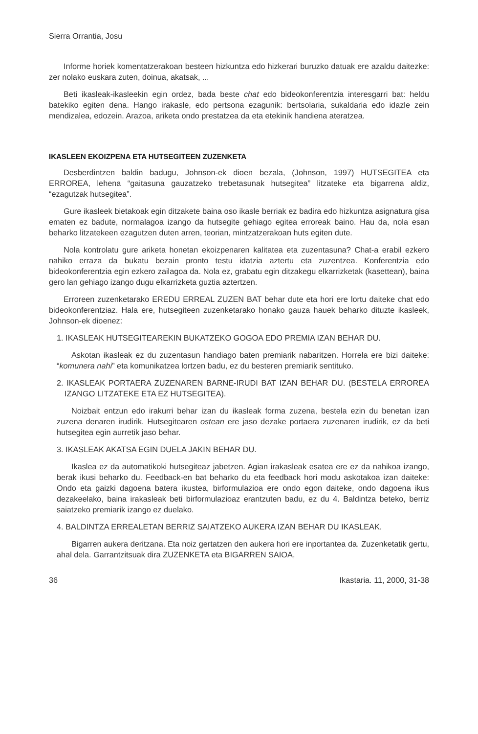Sierra Orrantia, Josu
Informe horiek komentatzerakoan besteen hizkuntza edo hizkerari buruzko datuak ere azaldu daitezke: zer nolako euskara zuten, doinua, akatsak, ...
Beti ikasleak-ikasleekin egin ordez, bada beste chat edo bideokonferentzia interesgarri bat: heldu batekiko egiten dena. Hango irakasle, edo pertsona ezagunik: bertsolaria, sukaldaria edo idazle zein mendizalea, edozein. Arazoa, ariketa ondo prestatzea da eta etekinik handiena ateratzea.
IKASLEEN EKOIZPENA ETA HUTSEGITEEN ZUZENKETA
Desberdintzen baldin badugu, Johnson-ek dioen bezala, (Johnson, 1997) HUTSEGITEA eta ERROREA, lehena “gaitasuna gauzatzeko trebetasunak hutsegitea” litzateke eta bigarrena aldiz, “ezagutzak hutsegitea”.
Gure ikasleek bietakoak egin ditzakete baina oso ikasle berriak ez badira edo hizkuntza asignatura gisa ematen ez badute, normalagoa izango da hutsegite gehiago egitea erroreak baino. Hau da, nola esan beharko litzatekeen ezagutzen duten arren, teorian, mintzatzerakoan huts egiten dute.
Nola kontrolatu gure ariketa honetan ekoizpenaren kalitatea eta zuzentasuna? Chat-a erabil ezkero nahiko erraza da bukatu bezain pronto testu idatzia aztertu eta zuzentzea. Konferentzia edo bideokonferentzia egin ezkero zailagoa da. Nola ez, grabatu egin ditzakegu elkarrizketak (kasettean), baina gero lan gehiago izango dugu elkarrizketa guztia aztertzen.
Erroreen zuzenketarako EREDU ERREAL ZUZEN BAT behar dute eta hori ere lortu daiteke chat edo bideokonferentziaz. Hala ere, hutsegiteen zuzenketarako honako gauza hauek beharko dituzte ikasleek, Johnson-ek dioenez:
1. IKASLEAK HUTSEGITEAREKIN BUKATZEKO GOGOA EDO PREMIA IZAN BEHAR DU.
Askotan ikasleak ez du zuzentasun handiago baten premiarik nabaritzen. Horrela ere bizi daiteke: “komunera nahi” eta komunikatzea lortzen badu, ez du besteren premiarik sentituko.
2. IKASLEAK PORTAERA ZUZENAREN BARNE-IRUDI BAT IZAN BEHAR DU. (BESTELA ERROREA IZANGO LITZATEKE ETA EZ HUTSEGITEA).
Noizbait entzun edo irakurri behar izan du ikasleak forma zuzena, bestela ezin du benetan izan zuzena denaren irudirik. Hutsegitearen ostean ere jaso dezake portaera zuzenaren irudirik, ez da beti hutsegitea egin aurretik jaso behar.
3. IKASLEAK AKATSA EGIN DUELA JAKIN BEHAR DU.
Ikaslea ez da automatikoki hutsegiteaz jabetzen. Agian irakasleak esatea ere ez da nahikoa izango, berak ikusi beharko du. Feedback-en bat beharko du eta feedback hori modu askotakoa izan daiteke: Ondo eta gaizki dagoena batera ikustea, birformulazioa ere ondo egon daiteke, ondo dagoena ikus dezakeelako, baina irakasleak beti birformulazioaz erantzuten badu, ez du 4. Baldintza beteko, berriz saiatzeko premiarik izango ez duelako.
4. BALDINTZA ERREALETAN BERRIZ SAIATZEKO AUKERA IZAN BEHAR DU IKASLEAK.
Bigarren aukera deritzana. Eta noiz gertatzen den aukera hori ere inportantea da. Zuzenketatik gertu, ahal dela. Garrantzitsuak dira ZUZENKETA eta BIGARREN SAIOA,
36 Ikastaria. 11, 2000, 31-38